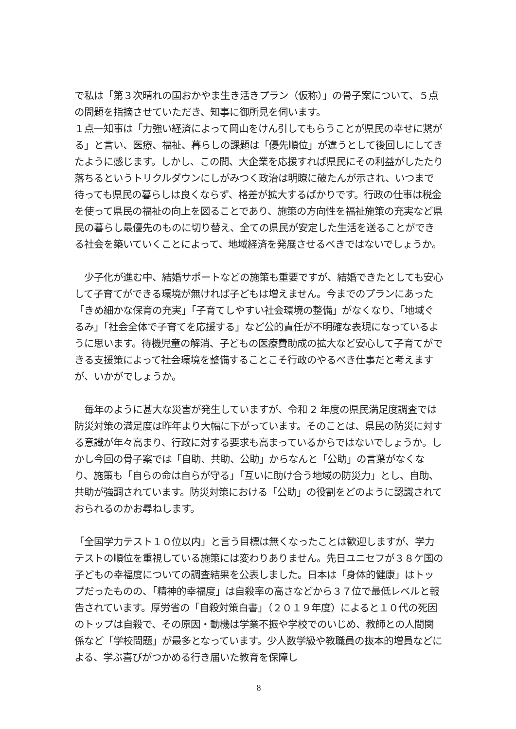で私は「第３次晴れの国おかやま生き活きプラン（仮称）」の骨子案について、５点の問題を指摘させていただき、知事に御所見を伺います。
１点一知事は「力強い経済によって岡山をけん引してもらうことが県民の幸せに繋がる」と言い、医療、福祉、暮らしの課題は「優先順位」が違うとして後回しにしてきたように感じます。しかし、この間、大企業を応援すれば県民にその利益がしたたり落ちるというトリクルダウンにしがみつく政治は明瞭に破たんが示され、いつまで待っても県民の暮らしは良くならず、格差が拡大するばかりです。行政の仕事は税金を使って県民の福祉の向上を図ることであり、施策の方向性を福祉施策の充実など県民の暮らし最優先のものに切り替え、全ての県民が安定した生活を送ることができる社会を築いていくことによって、地域経済を発展させるべきではないでしょうか。
　少子化が進む中、結婚サポートなどの施策も重要ですが、結婚できたとしても安心して子育てができる環境が無ければ子どもは増えません。今までのプランにあった「きめ細かな保育の充実」「子育てしやすい社会環境の整備」がなくなり、「地域ぐるみ」「社会全体で子育てを応援する」など公的責任が不明確な表現になっているように思います。待機児童の解消、子どもの医療費助成の拡大など安心して子育てができる支援策によって社会環境を整備することこそ行政のやるべき仕事だと考えますが、いかがでしょうか。
　毎年のように甚大な災害が発生していますが、令和 2 年度の県民満足度調査では防災対策の満足度は昨年より大幅に下がっています。そのことは、県民の防災に対する意識が年々高まり、行政に対する要求も高まっているからではないでしょうか。しかし今回の骨子案では「自助、共助、公助」からなんと「公助」の言葉がなくなり、施策も「自らの命は自らが守る」「互いに助け合う地域の防災力」とし、自助、共助が強調されています。防災対策における「公助」の役割をどのように認識されておられるのかお尋ねします。
「全国学力テスト１０位以内」と言う目標は無くなったことは歓迎しますが、学力テストの順位を重視している施策には変わりありません。先日ユニセフが３８ケ国の子どもの幸福度についての調査結果を公表しました。日本は「身体的健康」はトップだったものの、「精神的幸福度」は自殺率の高さなどから３７位で最低レベルと報告されています。厚労省の「自殺対策白書」（２０１９年度）によると１０代の死因のトップは自殺で、その原因・動機は学業不振や学校でのいじめ、教師との人間関係など「学校問題」が最多となっています。少人数学級や教職員の抜本的増員などによる、学ぶ喜びがつかめる行き届いた教育を保障し
8